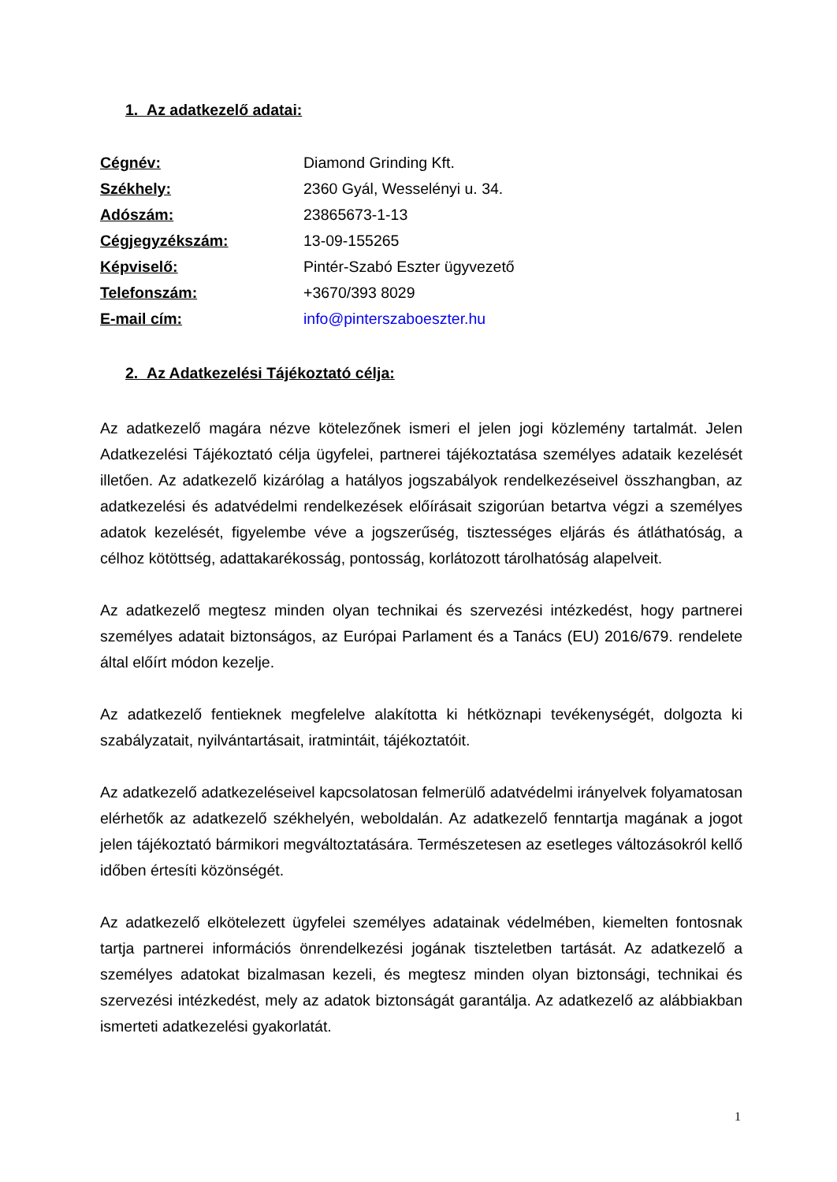1. Az adatkezelő adatai:
Cégnév: Diamond Grinding Kft. Székhely: 2360 Gyál, Wesselényi u. 34. Adószám: 23865673-1-13 Cégjegyzékszám: 13-09-155265 Képviselő: Pintér-Szabó Eszter ügyvezető Telefonszám: +3670/393 8029 E-mail cím: info@pinterszaboeszter.hu
2. Az Adatkezelési Tájékoztató célja:
Az adatkezelő magára nézve kötelezőnek ismeri el jelen jogi közlemény tartalmát. Jelen Adatkezelési Tájékoztató célja ügyfelei, partnerei tájékoztatása személyes adataik kezelését illetően. Az adatkezelő kizárólag a hatályos jogszabályok rendelkezéseivel összhangban, az adatkezelési és adatvédelmi rendelkezések előírásait szigorúan betartva végzi a személyes adatok kezelését, figyelembe véve a jogszerűség, tisztességes eljárás és átláthatóság, a célhoz kötöttség, adattakarékosság, pontosság, korlátozott tárolhatóság alapelveit.
Az adatkezelő megtesz minden olyan technikai és szervezési intézkedést, hogy partnerei személyes adatait biztonságos, az Európai Parlament és a Tanács (EU) 2016/679. rendelete által előírt módon kezelje.
Az adatkezelő fentieknek megfelelve alakította ki hétköznapi tevékenységét, dolgozta ki szabályzatait, nyilvántartásait, iratmintáit, tájékoztatóit.
Az adatkezelő adatkezeléseivel kapcsolatosan felmerülő adatvédelmi irányelvek folyamatosan elérhetők az adatkezelő székhelyén, weboldalán. Az adatkezelő fenntartja magának a jogot jelen tájékoztató bármikori megváltoztatására. Természetesen az esetleges változásokról kellő időben értesíti közönségét.
Az adatkezelő elkötelezett ügyfelei személyes adatainak védelmében, kiemelten fontosnak tartja partnerei információs önrendelkezési jogának tiszteletben tartását. Az adatkezelő a személyes adatokat bizalmasan kezeli, és megtesz minden olyan biztonsági, technikai és szervezési intézkedést, mely az adatok biztonságát garantálja. Az adatkezelő az alábbiakban ismerteti adatkezelési gyakorlatát.
1